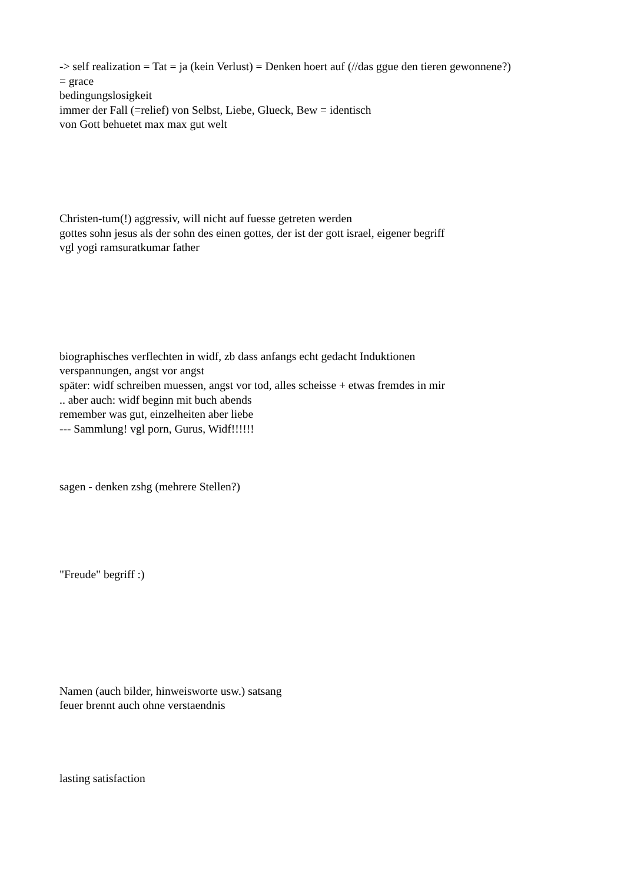-> self realization = Tat = ja (kein Verlust) = Denken hoert auf (//das ggue den tieren gewonnene?)
= grace
bedingungslosigkeit
immer der Fall (=relief) von Selbst, Liebe, Glueck, Bew = identisch
von Gott behuetet max max gut welt
Christen-tum(!) aggressiv, will nicht auf fuesse getreten werden
gottes sohn jesus als der sohn des einen gottes, der ist der gott israel, eigener begriff
vgl yogi ramsuratkumar father
biographisches verflechten in widf, zb dass anfangs echt gedacht Induktionen
verspannungen, angst vor angst
später: widf schreiben muessen, angst vor tod, alles scheisse + etwas fremdes in mir
.. aber auch: widf beginn mit buch abends
remember was gut, einzelheiten aber liebe
--- Sammlung! vgl porn, Gurus, Widf!!!!!!
sagen - denken zshg (mehrere Stellen?)
"Freude" begriff :)
Namen (auch bilder, hinweisworte usw.) satsang
feuer brennt auch ohne verstaendnis
lasting satisfaction